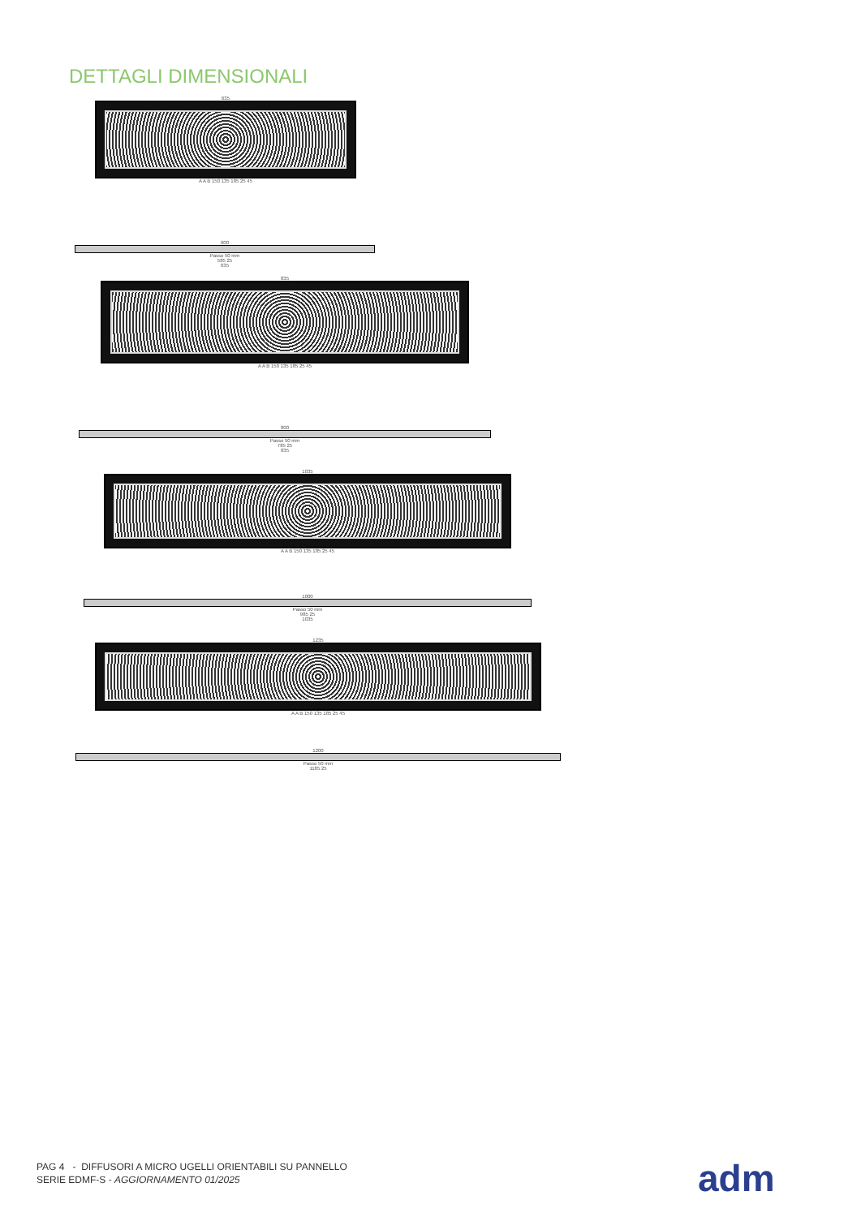DETTAGLI DIMENSIONALI
635
A A B 150 135 185 25 45
600
Passo 50 mm
585 25
635
835
A A B 150 135 185 25 45
800
Passo 50 mm
785 25
835
1035
A A B 150 135 185 25 45
1000
Passo 50 mm
985 25
1035
1235
A A B 150 135 185 25 45
1200
Passo 50 mm
1185 25
PAG 4 - DIFFUSORI A MICRO UGELLI ORIENTABILI SU PANNELLO
SERIE EDMF-S - AGGIORNAMENTO 01/2025
adm